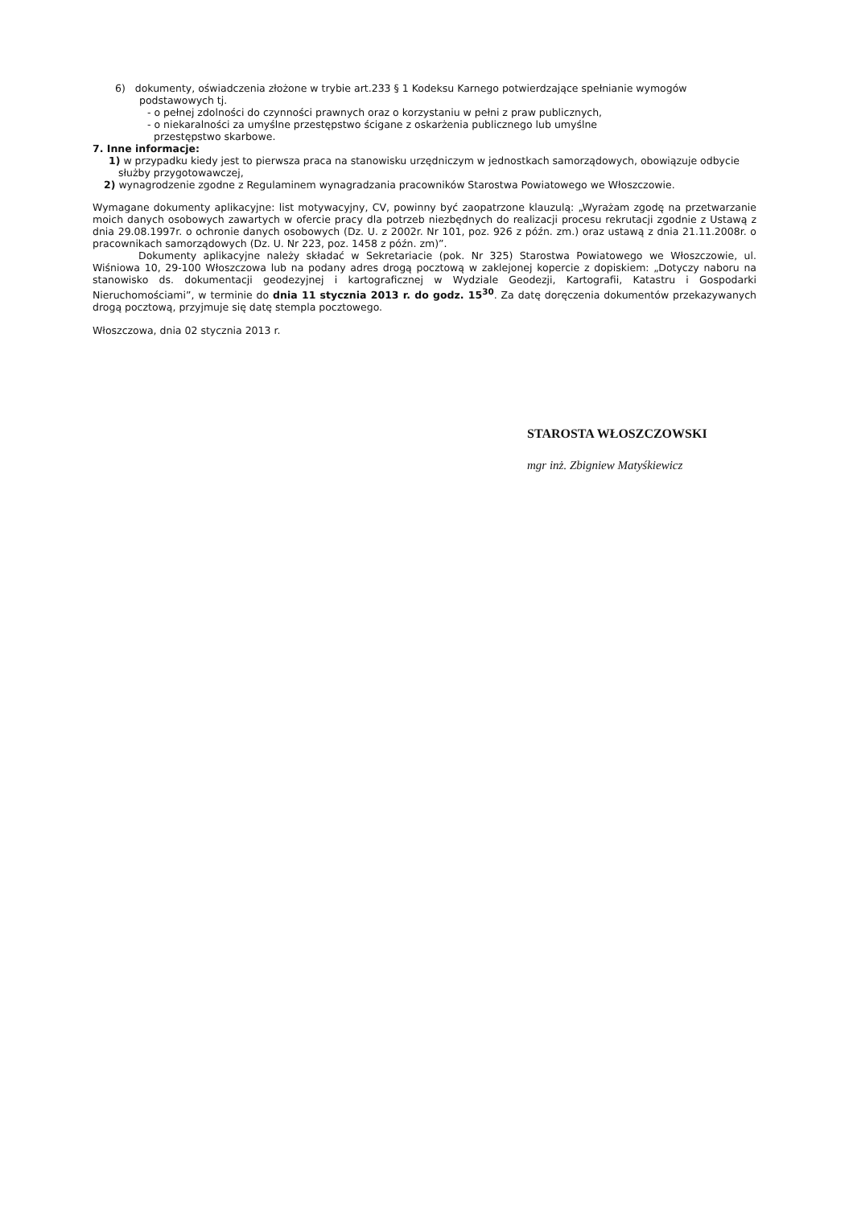6) dokumenty, oświadczenia złożone w trybie art.233 § 1 Kodeksu Karnego potwierdzające spełnianie wymogów podstawowych tj.
- o pełnej zdolności do czynności prawnych oraz o korzystaniu w pełni z praw publicznych,
- o niekaralności za umyślne przestępstwo ścigane z oskarżenia publicznego lub umyślne
przestępstwo skarbowe.
7. Inne informacje:
1) w przypadku kiedy jest to pierwsza praca na stanowisku urzędniczym w jednostkach samorządowych, obowiązuje odbycie służby przygotowawczej,
2) wynagrodzenie zgodne z Regulaminem wynagradzania pracowników Starostwa Powiatowego we Włoszczowie.
Wymagane dokumenty aplikacyjne: list motywacyjny, CV, powinny być zaopatrzone klauzulą: „Wyrażam zgodę na przetwarzanie moich danych osobowych zawartych w ofercie pracy dla potrzeb niezbędnych do realizacji procesu rekrutacji zgodnie z Ustawą z dnia 29.08.1997r. o ochronie danych osobowych (Dz. U. z 2002r. Nr 101, poz. 926 z późn. zm.) oraz ustawą z dnia 21.11.2008r. o pracownikach samorządowych (Dz. U. Nr 223, poz. 1458 z późn. zm)”.
Dokumenty aplikacyjne należy składać w Sekretariacie (pok. Nr 325) Starostwa Powiatowego we Włoszczowie, ul. Wiśniowa 10, 29-100 Włoszczowa lub na podany adres drogą pocztową w zaklejonej kopercie z dopiskiem: „Dotyczy naboru na stanowisko ds. dokumentacji geodezyjnej i kartograficznej w Wydziale Geodezji, Kartografii, Katastru i Gospodarki Nieruchomościami”, w terminie do dnia 11 stycznia 2013 r. do godz. 15<sup>30</sup>. Za datę doręczenia dokumentów przekazywanych drogą pocztową, przyjmuje się datę stempla pocztowego.
Włoszczowa, dnia 02 stycznia 2013 r.
STAROSTA WŁOSZCZOWSKI
mgr inż. Zbigniew Matyśkiewicz